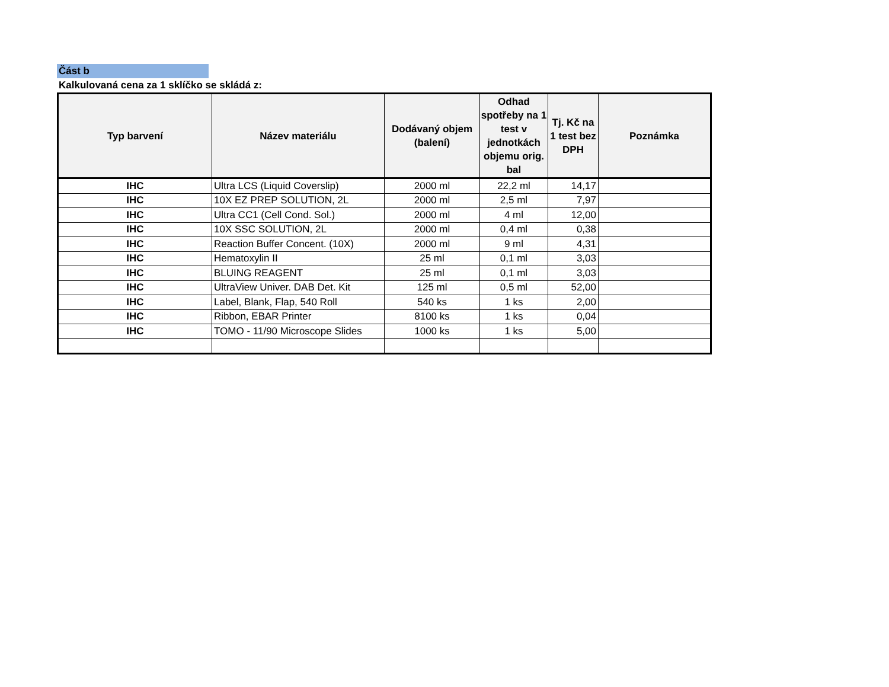Část b
Kalkulovaná cena za 1 sklíčko se skládá z:
| Typ barvení | Název materiálu | Dodávaný objem (balení) | Odhad spotřeby na 1 test v jednotkách objemu orig. bal | Tj. Kč na 1 test bez DPH | Poznámka |
| --- | --- | --- | --- | --- | --- |
| IHC | Ultra LCS (Liquid Coverslip) | 2000 ml | 22,2 ml | 14,17 | |
| IHC | 10X EZ PREP SOLUTION, 2L | 2000 ml | 2,5 ml | 7,97 | |
| IHC | Ultra CC1 (Cell Cond. Sol.) | 2000 ml | 4 ml | 12,00 | |
| IHC | 10X SSC SOLUTION, 2L | 2000 ml | 0,4 ml | 0,38 | |
| IHC | Reaction Buffer Concent. (10X) | 2000 ml | 9 ml | 4,31 | |
| IHC | Hematoxylin II | 25 ml | 0,1 ml | 3,03 | |
| IHC | BLUING REAGENT | 25 ml | 0,1 ml | 3,03 | |
| IHC | UltraView Univer. DAB Det. Kit | 125 ml | 0,5 ml | 52,00 | |
| IHC | Label, Blank, Flap, 540 Roll | 540 ks | 1 ks | 2,00 | |
| IHC | Ribbon, EBAR Printer | 8100 ks | 1 ks | 0,04 | |
| IHC | TOMO - 11/90 Microscope Slides | 1000 ks | 1 ks | 5,00 | |